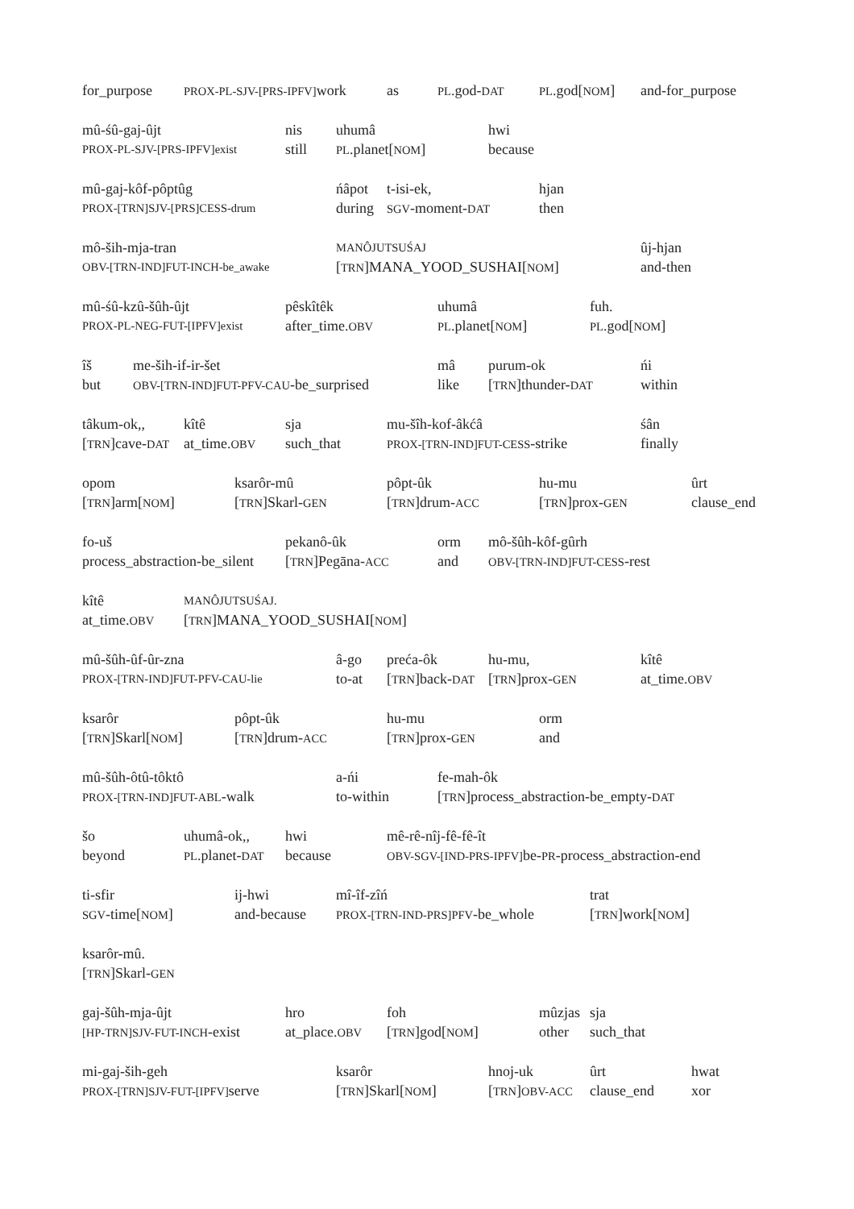for_purpose
PROX-PL-SJV-[PRS-IPFV] work
as
PL.god-DAT PL.god[NOM] and-for_purpose
mû-śû-gaj-ûjt PROX-PL-SJV-[PRS-IPFV]exist
nis still
uhumâ PL.planet[NOM]
hwi because
mû-gaj-kôf-pôptûg PROX-[TRN]SJV-[PRS]CESS-drum
ńâpot during
t-isi-ek, SGV-moment-DAT
hjan then
mô-ših-mja-tran OBV-[TRN-IND]FUT-INCH-be_awake
MANÔJUTSUŚAJ [TRN]MANA_YOOD_SUSHAI[NOM]
ûj-hjan and-then
mû-śû-kzû-šûh-ûjt PROX-PL-NEG-FUT-[IPFV]exist
pêskîtêk after_time.OBV
uhumâ PL.planet[NOM]
fuh. PL.god[NOM]
îš but
me-ših-if-ir-šet OBV-[TRN-IND]FUT-PFV-CAU-be_surprised
mâ like
purum-ok [TRN]thunder-DAT
ńi within
tâkum-ok,, [TRN]cave-DAT
kîtê at_time.OBV
sja such_that
mu-šîh-kof-âkćâ PROX-[TRN-IND]FUT-CESS-strike
śân finally
opom [TRN]arm[NOM]
ksarôr-mû [TRN]Skarl-GEN
pôpt-ûk [TRN]drum-ACC
hu-mu [TRN]prox-GEN
ûrt clause_end
fo-uš process_abstraction-be_silent
pekanô-ûk [TRN]Pegāna-ACC
orm and
mô-šûh-kôf-gûrh OBV-[TRN-IND]FUT-CESS-rest
kîtê at_time.OBV
MANÔJUTSUŚAJ. [TRN]MANA_YOOD_SUSHAI[NOM]
mû-šûh-ûf-ûr-zna PROX-[TRN-IND]FUT-PFV-CAU-lie
â-go to-at
preća-ôk [TRN]back-DAT
hu-mu, [TRN]prox-GEN
kîtê at_time.OBV
ksarôr [TRN]Skarl[NOM]
pôpt-ûk [TRN]drum-ACC
hu-mu [TRN]prox-GEN
orm and
mû-šûh-ôtû-tôktô PROX-[TRN-IND]FUT-ABL-walk
a-ńi to-within
fe-mah-ôk [TRN]process_abstraction-be_empty-DAT
šo beyond uhumâ-ok,, PL.planet-DAT
hwi because mê-rê-nîj-fê-fê-ît OBV-SGV-[IND-PRS-IPFV] be-PR-process_abstraction-end
ti-sfir SGV-time[NOM]
ij-hwi and-because
mî-îf-zîń PROX-[TRN-IND-PRS]PFV-be_whole
trat [TRN]work[NOM]
ksarôr-mû. [TRN]Skarl-GEN
gaj-šûh-mja-ûjt [HP-TRN]SJV-FUT-INCH-exist
hro at_place.OBV
foh [TRN]god[NOM] mûzjas other
sja such_that
mi-gaj-ših-geh PROX-[TRN]SJV-FUT-[IPFV] serve
ksarôr [TRN]Skarl[NOM]
hnoj-uk [TRN]OBV-ACC
ûrt clause_end
hwat xor